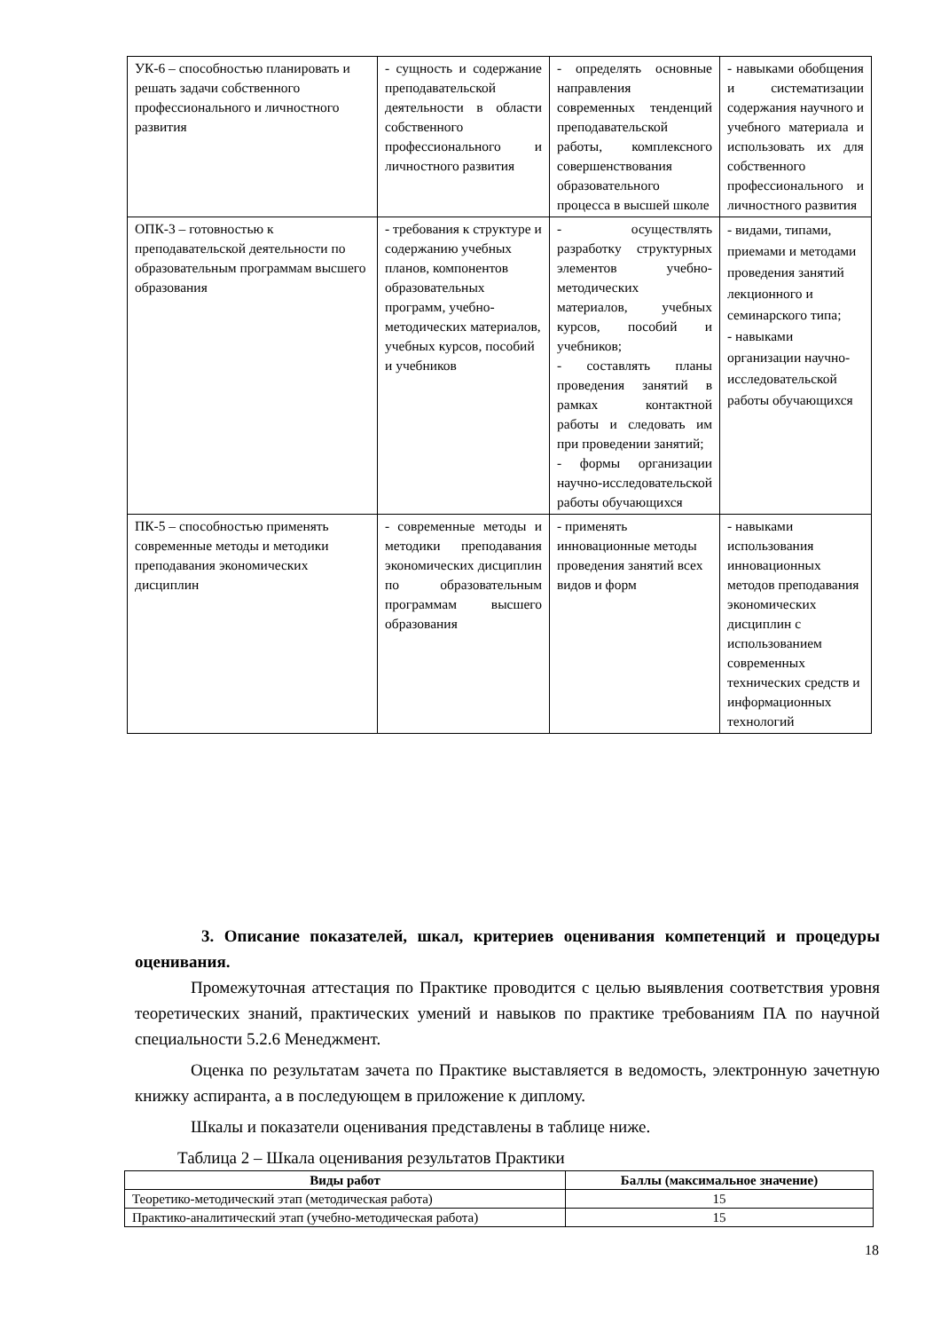| УК-6 – способностью планировать и решать задачи собственного профессионального и личностного развития | - сущность и содержание преподавательской деятельности в области собственного профессионального и личностного развития | - определять основные направления современных тенденций преподавательской работы, комплексного совершенствования образовательного процесса в высшей школе | - навыками обобщения и систематизации содержания научного и учебного материала и использовать их для собственного профессионального и личностного развития |
| ОПК-3 – готовностью к преподавательской деятельности по образовательным программам высшего образования | - требования к структуре и содержанию учебных планов, компонентов образовательных программ, учебно-методических материалов, учебных курсов, пособий и учебников | - осуществлять разработку структурных элементов учебно-методических материалов, учебных курсов, пособий и учебников; - составлять планы проведения занятий в рамках контактной работы и следовать им при проведении занятий; - формы организации научно-исследовательской работы обучающихся | - видами, типами, приемами и методами проведения занятий лекционного и семинарского типа; - навыками организации научно-исследовательской работы обучающихся |
| ПК-5 – способностью применять современные методы и методики преподавания экономических дисциплин | - современные методы и методики преподавания экономических дисциплин по образовательным программам высшего образования | - применять инновационные методы проведения занятий всех видов и форм | - навыками использования инновационных методов преподавания экономических дисциплин с использованием современных технических средств и информационных технологий |
3. Описание показателей, шкал, критериев оценивания компетенций и процедуры оценивания.
Промежуточная аттестация по Практике проводится с целью выявления соответствия уровня теоретических знаний, практических умений и навыков по практике требованиям ПА по научной специальности 5.2.6 Менеджмент.
Оценка по результатам зачета по Практике выставляется в ведомость, электронную зачетную книжку аспиранта, а в последующем в приложение к диплому.
Шкалы и показатели оценивания представлены в таблице ниже.
Таблица 2 – Шкала оценивания результатов Практики
| Виды работ | Баллы (максимальное значение) |
| --- | --- |
| Теоретико-методический этап (методическая работа) | 15 |
| Практико-аналитический этап (учебно-методическая работа) | 15 |
18